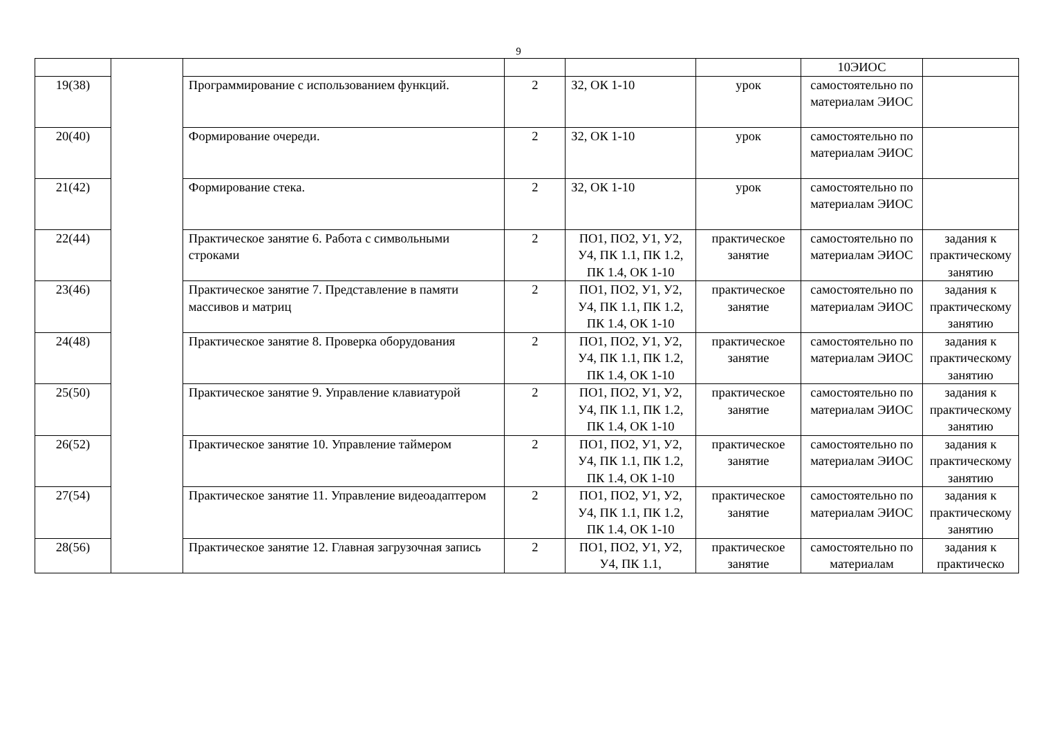9
| | | | | | | 10ЭИОС | |
| 19(38) | | Программирование с использованием функций. | 2 | З2, ОК 1-10 | урок | самостоятельно по материалам ЭИОС | |
| 20(40) | | Формирование очереди. | 2 | З2, ОК 1-10 | урок | самостоятельно по материалам ЭИОС | |
| 21(42) | | Формирование стека. | 2 | З2, ОК 1-10 | урок | самостоятельно по материалам ЭИОС | |
| 22(44) | | Практическое занятие 6. Работа с символьными строками | 2 | ПО1, ПО2, У1, У2, У4, ПК 1.1, ПК 1.2, ПК 1.4, ОК 1-10 | практическое занятие | самостоятельно по материалам ЭИОС | задания к практическому занятию |
| 23(46) | | Практическое занятие 7. Представление в памяти массивов и матриц | 2 | ПО1, ПО2, У1, У2, У4, ПК 1.1, ПК 1.2, ПК 1.4, ОК 1-10 | практическое занятие | самостоятельно по материалам ЭИОС | задания к практическому занятию |
| 24(48) | | Практическое занятие 8. Проверка оборудования | 2 | ПО1, ПО2, У1, У2, У4, ПК 1.1, ПК 1.2, ПК 1.4, ОК 1-10 | практическое занятие | самостоятельно по материалам ЭИОС | задания к практическому занятию |
| 25(50) | | Практическое занятие 9. Управление клавиатурой | 2 | ПО1, ПО2, У1, У2, У4, ПК 1.1, ПК 1.2, ПК 1.4, ОК 1-10 | практическое занятие | самостоятельно по материалам ЭИОС | задания к практическому занятию |
| 26(52) | | Практическое занятие 10. Управление таймером | 2 | ПО1, ПО2, У1, У2, У4, ПК 1.1, ПК 1.2, ПК 1.4, ОК 1-10 | практическое занятие | самостоятельно по материалам ЭИОС | задания к практическому занятию |
| 27(54) | | Практическое занятие 11. Управление видеоадаптером | 2 | ПО1, ПО2, У1, У2, У4, ПК 1.1, ПК 1.2, ПК 1.4, ОК 1-10 | практическое занятие | самостоятельно по материалам ЭИОС | задания к практическому занятию |
| 28(56) | | Практическое занятие 12. Главная загрузочная запись | 2 | ПО1, ПО2, У1, У2, У4, ПК 1.1, | практическое занятие | самостоятельно по материалам | задания к практическо |